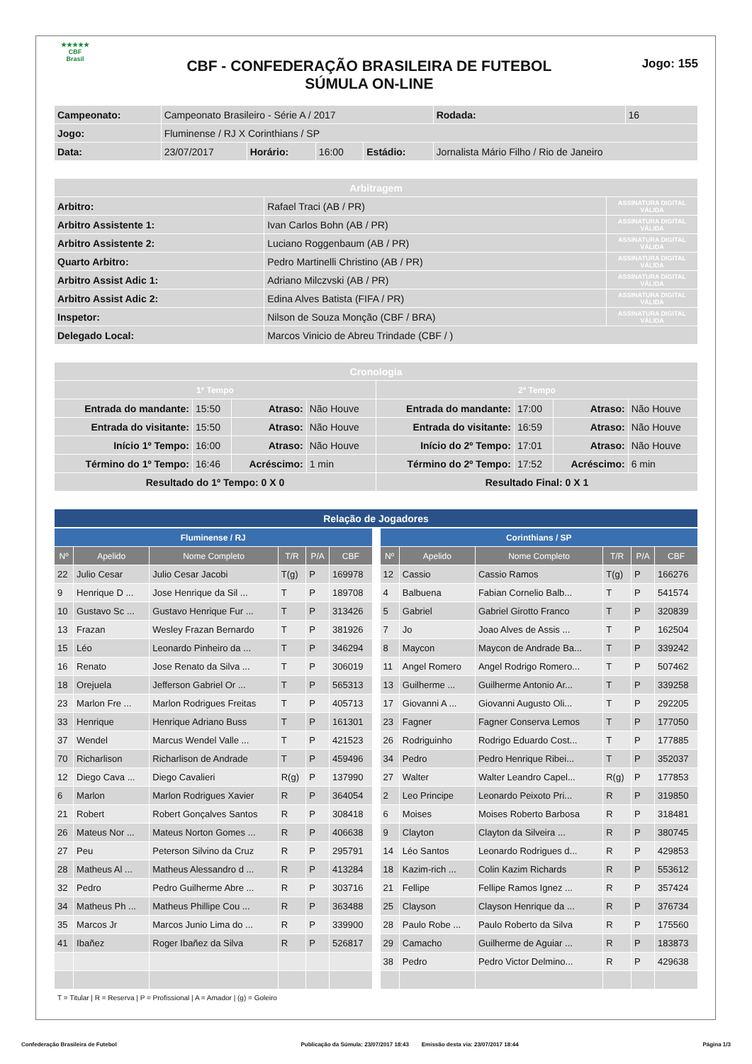★★★★★
CBF
Brasil
CBF - CONFEDERAÇÃO BRASILEIRA DE FUTEBOL
SÚMULA ON-LINE
Jogo: 155
| Campeonato: | Campeonato Brasileiro - Série A / 2017 | | | | | Rodada: | 16 |
| Jogo: | Fluminense / RJ X Corinthians / SP | | | | | | |
| Data: | 23/07/2017 | Horário: | 16:00 | Estádio: | Jornalista Mário Filho / Rio de Janeiro | | |
| Arbitragem | | |
| Arbitro: | Rafael Traci (AB / PR) | ASSINATURA DIGITAL VÁLIDA |
| Arbitro Assistente 1: | Ivan Carlos Bohn (AB / PR) | ASSINATURA DIGITAL VÁLIDA |
| Arbitro Assistente 2: | Luciano Roggenbaum (AB / PR) | ASSINATURA DIGITAL VÁLIDA |
| Quarto Arbitro: | Pedro Martinelli Christino (AB / PR) | ASSINATURA DIGITAL VÁLIDA |
| Arbitro Assist Adic 1: | Adriano Milczvski (AB / PR) | ASSINATURA DIGITAL VÁLIDA |
| Arbitro Assist Adic 2: | Edina Alves Batista (FIFA / PR) | ASSINATURA DIGITAL VÁLIDA |
| Inspetor: | Nilson de Souza Monção (CBF / BRA) | ASSINATURA DIGITAL VÁLIDA |
| Delegado Local: | Marcos Vinicio de Abreu Trindade (CBF / ) | |
| Cronologia | | | | | | | |
| 1º Tempo | | | | 2º Tempo | | | |
| Entrada do mandante: | 15:50 | Atraso: | Não Houve | Entrada do mandante: | 17:00 | Atraso: | Não Houve |
| Entrada do visitante: | 15:50 | Atraso: | Não Houve | Entrada do visitante: | 16:59 | Atraso: | Não Houve |
| Início 1º Tempo: | 16:00 | Atraso: | Não Houve | Início do 2º Tempo: | 17:01 | Atraso: | Não Houve |
| Término do 1º Tempo: | 16:46 | Acréscimo: | 1 min | Término do 2º Tempo: | 17:52 | Acréscimo: | 6 min |
| Resultado do 1º Tempo: 0 X 0 | | | | Resultado Final: 0 X 1 | | | |
| Relação de Jogadores |
| Fluminense / RJ | | | | | |
| Nº | Apelido | Nome Completo | T/R | P/A | CBF |
| 22 | Julio Cesar | Julio Cesar Jacobi | T(g) | P | 169978 |
| 9 | Henrique D ... | Jose Henrique da Sil ... | T | P | 189708 |
| 10 | Gustavo Sc ... | Gustavo Henrique Fur ... | T | P | 313426 |
| 13 | Frazan | Wesley Frazan Bernardo | T | P | 381926 |
| 15 | Léo | Leonardo Pinheiro da ... | T | P | 346294 |
| 16 | Renato | Jose Renato da Silva ... | T | P | 306019 |
| 18 | Orejuela | Jefferson Gabriel Or ... | T | P | 565313 |
| 23 | Marlon Fre ... | Marlon Rodrigues Freitas | T | P | 405713 |
| 33 | Henrique | Henrique Adriano Buss | T | P | 161301 |
| 37 | Wendel | Marcus Wendel Valle ... | T | P | 421523 |
| 70 | Richarlison | Richarlison de Andrade | T | P | 459496 |
| 12 | Diego Cava ... | Diego Cavalieri | R(g) | P | 137990 |
| 6 | Marlon | Marlon Rodrigues Xavier | R | P | 364054 |
| 21 | Robert | Robert Gonçalves Santos | R | P | 308418 |
| 26 | Mateus Nor ... | Mateus Norton Gomes ... | R | P | 406638 |
| 27 | Peu | Peterson Silvino da Cruz | R | P | 295791 |
| 28 | Matheus Al ... | Matheus Alessandro d ... | R | P | 413284 |
| 32 | Pedro | Pedro Guilherme Abre ... | R | P | 303716 |
| 34 | Matheus Ph ... | Matheus Phillipe Cou ... | R | P | 363488 |
| 35 | Marcos Jr | Marcos Junio Lima do ... | R | P | 339900 |
| 41 | Ibañez | Roger Ibañez da Silva | R | P | 526817 |
| Corinthians / SP | | | | | |
| Nº | Apelido | Nome Completo | T/R | P/A | CBF |
| 12 | Cassio | Cassio Ramos | T(g) | P | 166276 |
| 4 | Balbuena | Fabian Cornelio Balb... | T | P | 541574 |
| 5 | Gabriel | Gabriel Girotto Franco | T | P | 320839 |
| 7 | Jo | Joao Alves de Assis ... | T | P | 162504 |
| 8 | Maycon | Maycon de Andrade Ba... | T | P | 339242 |
| 11 | Angel Romero | Angel Rodrigo Romero... | T | P | 507462 |
| 13 | Guilherme ... | Guilherme Antonio Ar... | T | P | 339258 |
| 17 | Giovanni A ... | Giovanni Augusto Oli... | T | P | 292205 |
| 23 | Fagner | Fagner Conserva Lemos | T | P | 177050 |
| 26 | Rodriguinho | Rodrigo Eduardo Cost... | T | P | 177885 |
| 34 | Pedro | Pedro Henrique Ribei... | T | P | 352037 |
| 27 | Walter | Walter Leandro Capel... | R(g) | P | 177853 |
| 2 | Leo Principe | Leonardo Peixoto Pri... | R | P | 319850 |
| 6 | Moises | Moises Roberto Barbosa | R | P | 318481 |
| 9 | Clayton | Clayton da Silveira ... | R | P | 380745 |
| 14 | Léo Santos | Leonardo Rodrigues d... | R | P | 429853 |
| 18 | Kazim-rich ... | Colin Kazim Richards | R | P | 553612 |
| 21 | Fellipe | Fellipe Ramos Ignez ... | R | P | 357424 |
| 25 | Clayson | Clayson Henrique da ... | R | P | 376734 |
| 28 | Paulo Robe ... | Paulo Roberto da Silva | R | P | 175560 |
| 29 | Camacho | Guilherme de Aguiar ... | R | P | 183873 |
| 38 | Pedro | Pedro Victor Delmino... | R | P | 429638 |
T = Titular | R = Reserva | P = Profissional | A = Amador | (g) = Goleiro
Confederação Brasileira de Futebol Publicação da Súmula: 23/07/2017 18:43 Emissão desta via: 23/07/2017 18:44 Página 1/3